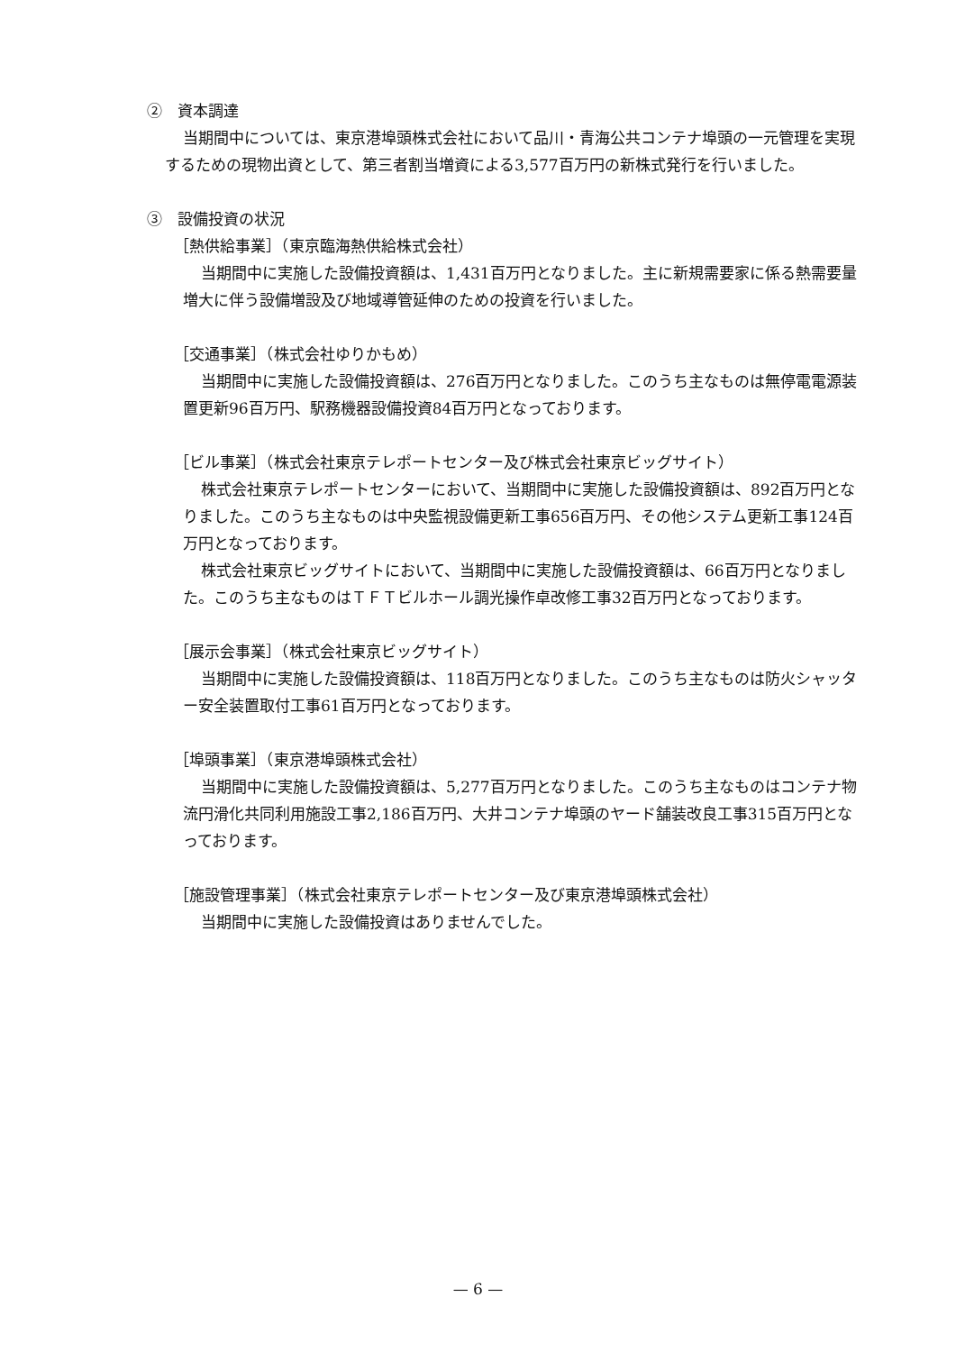②　資本調達
当期間中については、東京港埠頭株式会社において品川・青海公共コンテナ埠頭の一元管理を実現するための現物出資として、第三者割当増資による3,577百万円の新株式発行を行いました。
③　設備投資の状況
［熱供給事業］（東京臨海熱供給株式会社）
当期間中に実施した設備投資額は、1,431百万円となりました。主に新規需要家に係る熱需要量増大に伴う設備増設及び地域導管延伸のための投資を行いました。
［交通事業］（株式会社ゆりかもめ）
当期間中に実施した設備投資額は、276百万円となりました。このうち主なものは無停電電源装置更新96百万円、駅務機器設備投資84百万円となっております。
［ビル事業］（株式会社東京テレポートセンター及び株式会社東京ビッグサイト）
株式会社東京テレポートセンターにおいて、当期間中に実施した設備投資額は、892百万円となりました。このうち主なものは中央監視設備更新工事656百万円、その他システム更新工事124百万円となっております。
株式会社東京ビッグサイトにおいて、当期間中に実施した設備投資額は、66百万円となりました。このうち主なものはＴＦＴビルホール調光操作卓改修工事32百万円となっております。
［展示会事業］（株式会社東京ビッグサイト）
当期間中に実施した設備投資額は、118百万円となりました。このうち主なものは防火シャッター安全装置取付工事61百万円となっております。
［埠頭事業］（東京港埠頭株式会社）
当期間中に実施した設備投資額は、5,277百万円となりました。このうち主なものはコンテナ物流円滑化共同利用施設工事2,186百万円、大井コンテナ埠頭のヤード舗装改良工事315百万円となっております。
［施設管理事業］（株式会社東京テレポートセンター及び東京港埠頭株式会社）
当期間中に実施した設備投資はありませんでした。
— 6 —